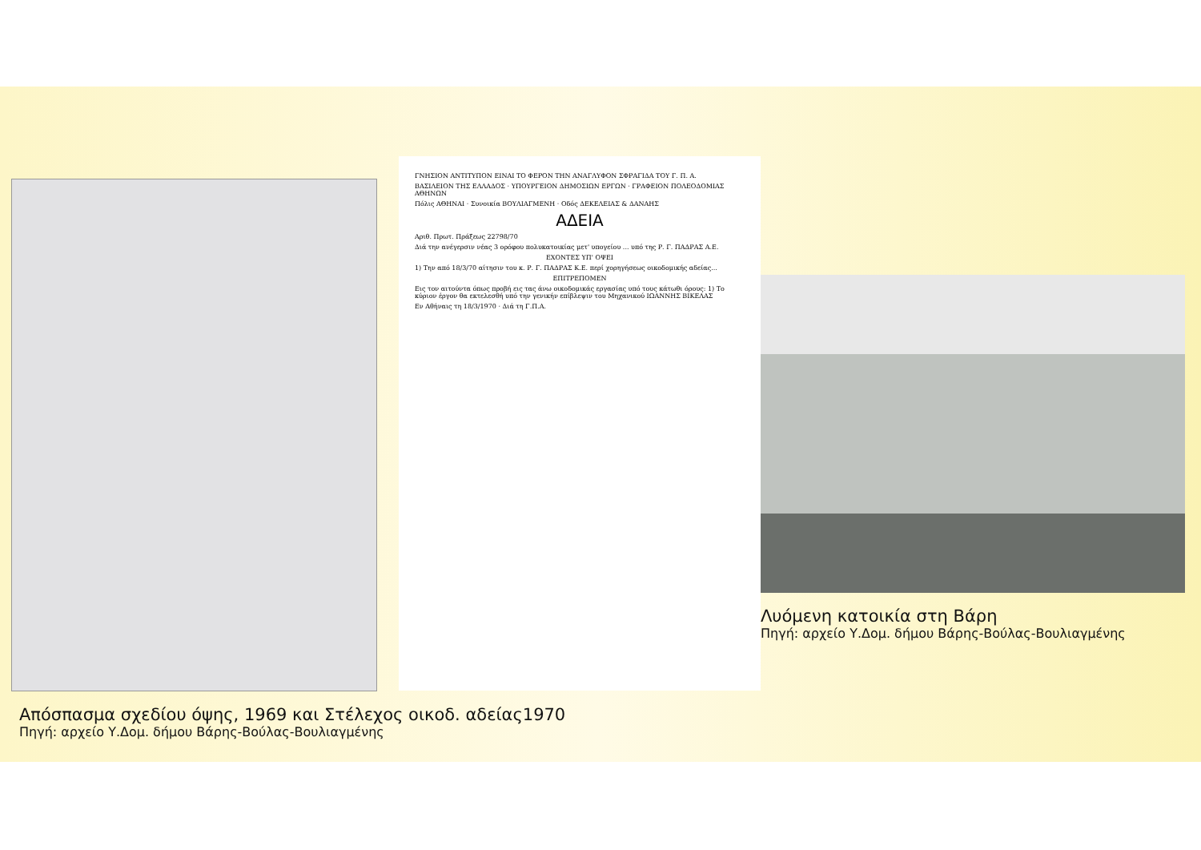ΓΝΗΣΙΟΝ ΑΝΤΙΤΥΠΟΝ ΕΙΝΑΙ ΤΟ ΦΕΡΟΝ ΤΗΝ ΑΝΑΓΛΥΦΟΝ ΣΦΡΑΓΙΔΑ ΤΟΥ Γ. Π. Α.
ΒΑΣΙΛΕΙΟΝ ΤΗΣ ΕΛΛΑΔΟΣ · ΥΠΟΥΡΓΕΙΟΝ ΔΗΜΟΣΙΩΝ ΕΡΓΩΝ · ΓΡΑΦΕΙΟΝ ΠΟΛΕΟΔΟΜΙΑΣ ΑΘΗΝΩΝ
Πόλις ΑΘΗΝΑΙ · Συνοικία ΒΟΥΛΙΑΓΜΕΝΗ · Οδός ΔΕΚΕΛΕΙΑΣ & ΔΑΝΑΗΣ
ΑΔΕΙΑ
Αριθ. Πρωτ. Πράξεως 22798/70
Διά την ανέγερσιν νέας 3 ορόφου πολυκατοικίας μετ' υπογείου ... υπό της Ρ. Γ. ΠΑΔΡΑΣ Α.Ε.
ΕΧΟΝΤΕΣ ΥΠ' ΟΨΕΙ
1) Την από 18/3/70 αίτησιν του κ. Ρ. Γ. ΠΑΔΡΑΣ Κ.Ε. περί χορηγήσεως οικοδομικής αδείας...
ΕΠΙΤΡΕΠΟΜΕΝ
Εις τον αιτούντα όπως προβή εις τας άνω οικοδομικάς εργασίας υπό τους κάτωθι όρους: 1) Το κύριον έργον θα εκτελεσθή υπό την γενικήν επίβλεψιν του Μηχανικού ΙΩΑΝΝΗΣ ΒΙΚΕΛΑΣ
Εν Αθήναις τη 18/3/1970 · Διά τη Γ.Π.Α.
Απόσπασμα σχεδίου όψης, 1969 και Στέλεχος οικοδ. αδείας1970
Πηγή: αρχείο Υ.Δομ. δήμου Βάρης-Βούλας-Βουλιαγμένης
Λυόμενη κατοικία στη Βάρη
Πηγή: αρχείο Υ.Δομ. δήμου Βάρης-Βούλας-Βουλιαγμένης